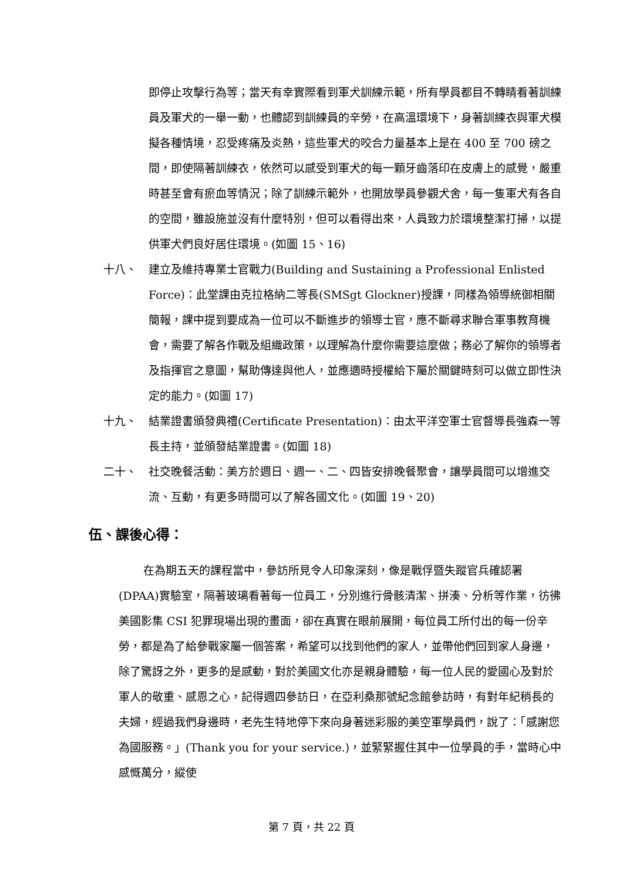即停止攻擊行為等；當天有幸實際看到軍犬訓練示範，所有學員都目不轉睛看著訓練員及軍犬的一舉一動，也體認到訓練員的辛勞，在高溫環境下，身著訓練衣與軍犬模擬各種情境，忍受疼痛及炎熱，這些軍犬的咬合力量基本上是在 400 至 700 磅之間，即使隔著訓練衣，依然可以感受到軍犬的每一顆牙齒落印在皮膚上的感覺，嚴重時甚至會有瘀血等情況；除了訓練示範外，也開放學員參觀犬舍，每一隻軍犬有各自的空間，雖設施並沒有什麼特別，但可以看得出來，人員致力於環境整潔打掃，以提供軍犬們良好居住環境。(如圖 15、16)
十八、 建立及維持專業士官戰力(Building and Sustaining a Professional Enlisted Force)：此堂課由克拉格納二等長(SMSgt Glockner)授課，同樣為領導統御相關簡報，課中提到要成為一位可以不斷進步的領導士官，應不斷尋求聯合軍事教育機會，需要了解各作戰及組織政策，以理解為什麼你需要這麼做；務必了解你的領導者及指揮官之意圖，幫助傳達與他人，並應適時授權給下屬於關鍵時刻可以做立即性決定的能力。(如圖 17)
十九、 結業證書頒發典禮(Certificate Presentation)：由太平洋空軍士官督導長強森一等長主持，並頒發結業證書。(如圖 18)
二十、 社交晚餐活動：美方於週日、週一、二、四皆安排晚餐聚會，讓學員間可以增進交流、互動，有更多時間可以了解各國文化。(如圖 19、20)
伍、課後心得：
在為期五天的課程當中，參訪所見令人印象深刻，像是戰俘暨失蹤官兵確認署(DPAA)實驗室，隔著玻璃看著每一位員工，分別進行骨骸清潔、拼湊、分析等作業，彷彿美國影集 CSI 犯罪現場出現的畫面，卻在真實在眼前展開，每位員工所付出的每一份辛勞，都是為了給參戰家屬一個答案，希望可以找到他們的家人，並帶他們回到家人身邊，除了驚訝之外，更多的是感動，對於美國文化亦是親身體驗，每一位人民的愛國心及對於軍人的敬重、感恩之心，記得週四參訪日，在亞利桑那號紀念館參訪時，有對年紀稍長的夫婦，經過我們身邊時，老先生特地停下來向身著迷彩服的美空軍學員們，說了：「感謝您為國服務。」(Thank you for your service.)，並緊緊握住其中一位學員的手，當時心中感慨萬分，縱使
第 7 頁，共 22 頁